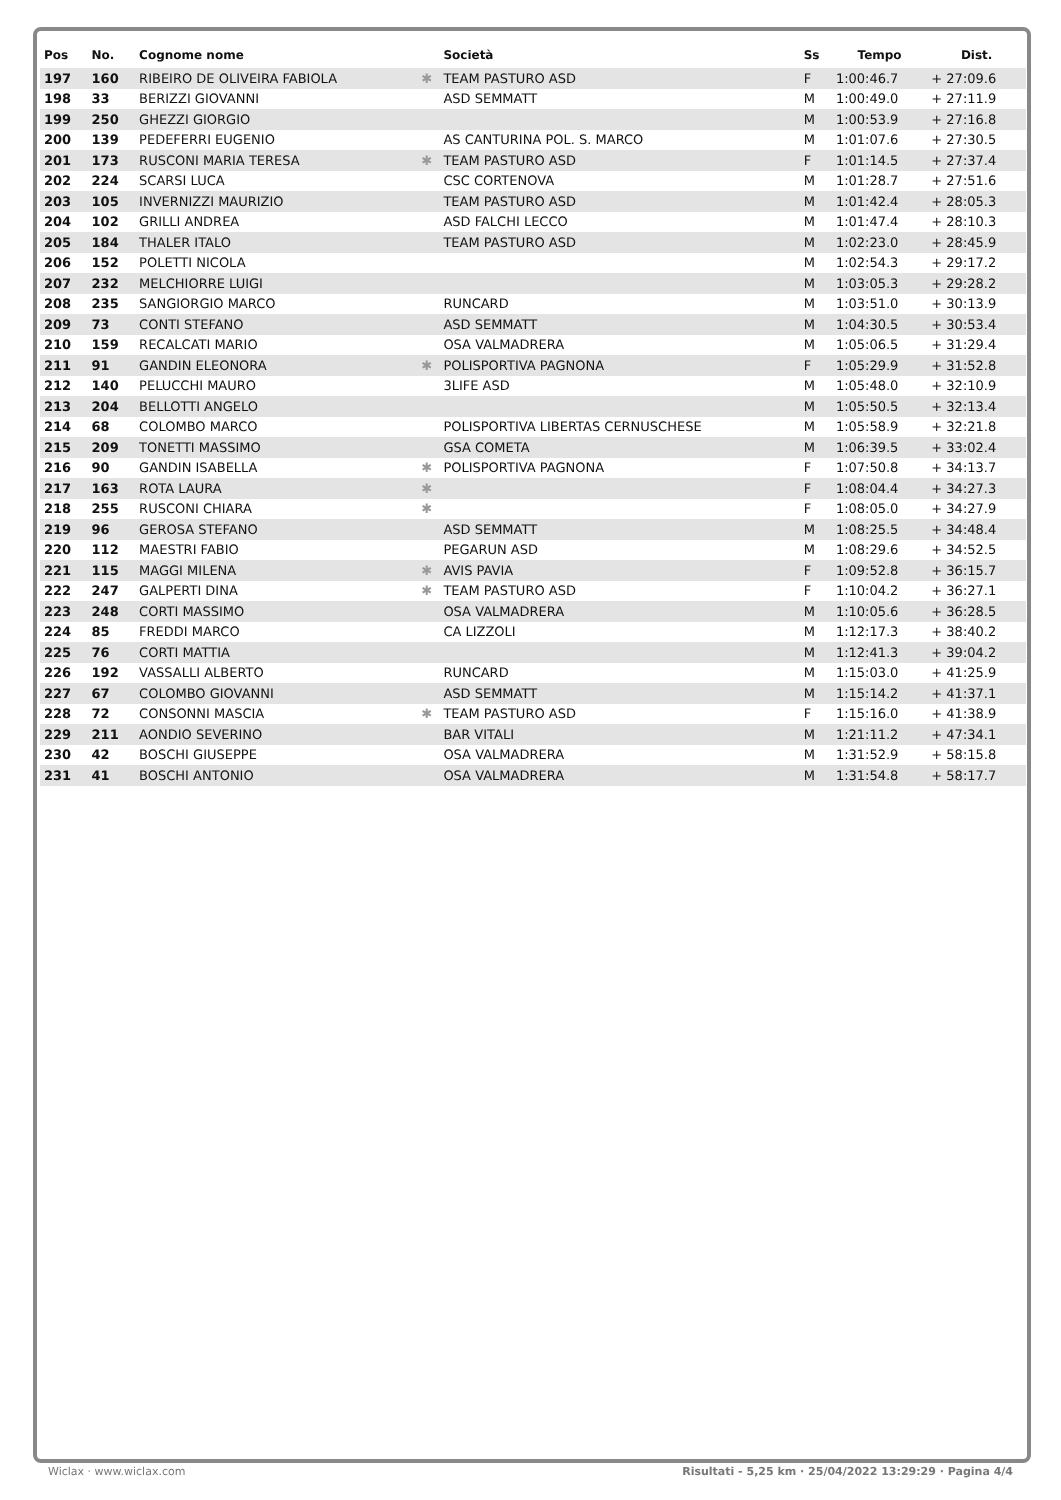| Pos | No. | Cognome nome | | Società | Ss | Tempo | Dist. |
| --- | --- | --- | --- | --- | --- | --- | --- |
| 197 | 160 | RIBEIRO DE OLIVEIRA FABIOLA | ✱ | TEAM PASTURO ASD | F | 1:00:46.7 | + 27:09.6 |
| 198 | 33 | BERIZZI GIOVANNI | | ASD SEMMATT | M | 1:00:49.0 | + 27:11.9 |
| 199 | 250 | GHEZZI GIORGIO | | | M | 1:00:53.9 | + 27:16.8 |
| 200 | 139 | PEDEFERRI EUGENIO | | AS CANTURINA POL. S. MARCO | M | 1:01:07.6 | + 27:30.5 |
| 201 | 173 | RUSCONI MARIA TERESA | ✱ | TEAM PASTURO ASD | F | 1:01:14.5 | + 27:37.4 |
| 202 | 224 | SCARSI LUCA | | CSC CORTENOVA | M | 1:01:28.7 | + 27:51.6 |
| 203 | 105 | INVERNIZZI MAURIZIO | | TEAM PASTURO ASD | M | 1:01:42.4 | + 28:05.3 |
| 204 | 102 | GRILLI ANDREA | | ASD FALCHI LECCO | M | 1:01:47.4 | + 28:10.3 |
| 205 | 184 | THALER ITALO | | TEAM PASTURO ASD | M | 1:02:23.0 | + 28:45.9 |
| 206 | 152 | POLETTI NICOLA | | | M | 1:02:54.3 | + 29:17.2 |
| 207 | 232 | MELCHIORRE LUIGI | | | M | 1:03:05.3 | + 29:28.2 |
| 208 | 235 | SANGIORGIO MARCO | | RUNCARD | M | 1:03:51.0 | + 30:13.9 |
| 209 | 73 | CONTI STEFANO | | ASD SEMMATT | M | 1:04:30.5 | + 30:53.4 |
| 210 | 159 | RECALCATI MARIO | | OSA VALMADRERA | M | 1:05:06.5 | + 31:29.4 |
| 211 | 91 | GANDIN ELEONORA | ✱ | POLISPORTIVA PAGNONA | F | 1:05:29.9 | + 31:52.8 |
| 212 | 140 | PELUCCHI MAURO | | 3LIFE ASD | M | 1:05:48.0 | + 32:10.9 |
| 213 | 204 | BELLOTTI ANGELO | | | M | 1:05:50.5 | + 32:13.4 |
| 214 | 68 | COLOMBO MARCO | | POLISPORTIVA LIBERTAS CERNUSCHESE | M | 1:05:58.9 | + 32:21.8 |
| 215 | 209 | TONETTI MASSIMO | | GSA COMETA | M | 1:06:39.5 | + 33:02.4 |
| 216 | 90 | GANDIN ISABELLA | ✱ | POLISPORTIVA PAGNONA | F | 1:07:50.8 | + 34:13.7 |
| 217 | 163 | ROTA LAURA | ✱ | | F | 1:08:04.4 | + 34:27.3 |
| 218 | 255 | RUSCONI CHIARA | ✱ | | F | 1:08:05.0 | + 34:27.9 |
| 219 | 96 | GEROSA STEFANO | | ASD SEMMATT | M | 1:08:25.5 | + 34:48.4 |
| 220 | 112 | MAESTRI FABIO | | PEGARUN ASD | M | 1:08:29.6 | + 34:52.5 |
| 221 | 115 | MAGGI MILENA | ✱ | AVIS PAVIA | F | 1:09:52.8 | + 36:15.7 |
| 222 | 247 | GALPERTI DINA | ✱ | TEAM PASTURO ASD | F | 1:10:04.2 | + 36:27.1 |
| 223 | 248 | CORTI MASSIMO | | OSA VALMADRERA | M | 1:10:05.6 | + 36:28.5 |
| 224 | 85 | FREDDI MARCO | | CA LIZZOLI | M | 1:12:17.3 | + 38:40.2 |
| 225 | 76 | CORTI MATTIA | | | M | 1:12:41.3 | + 39:04.2 |
| 226 | 192 | VASSALLI ALBERTO | | RUNCARD | M | 1:15:03.0 | + 41:25.9 |
| 227 | 67 | COLOMBO GIOVANNI | | ASD SEMMATT | M | 1:15:14.2 | + 41:37.1 |
| 228 | 72 | CONSONNI MASCIA | ✱ | TEAM PASTURO ASD | F | 1:15:16.0 | + 41:38.9 |
| 229 | 211 | AONDIO SEVERINO | | BAR VITALI | M | 1:21:11.2 | + 47:34.1 |
| 230 | 42 | BOSCHI GIUSEPPE | | OSA VALMADRERA | M | 1:31:52.9 | + 58:15.8 |
| 231 | 41 | BOSCHI ANTONIO | | OSA VALMADRERA | M | 1:31:54.8 | + 58:17.7 |
Wiclax · www.wiclax.com Risultati - 5,25 km · 25/04/2022 13:29:29 · Pagina 4/4